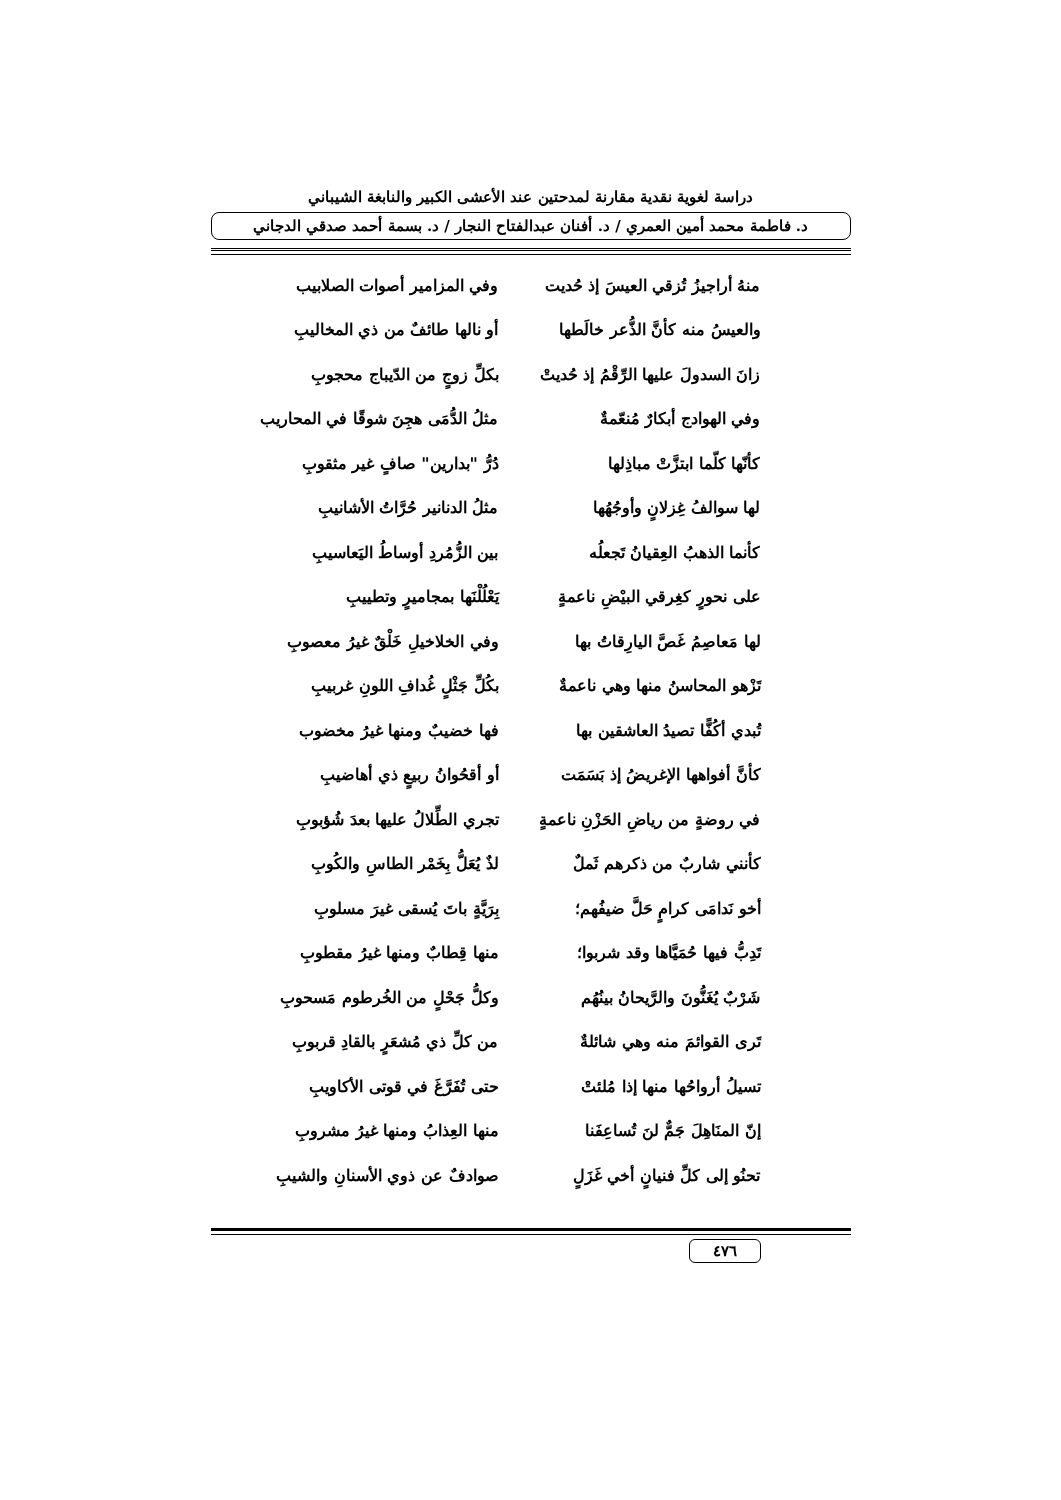دراسة لغوية نقدية مقارنة لمدحتين عند الأعشى الكبير والنابغة الشيباني
د. فاطمة محمد أمين العمري / د. أفنان عبدالفتاح النجار / د. بسمة أحمد صدقي الدجاني
| منهُ أراجيزُ تُزقي العيسَ إذ حُديت | وفي المزامير أصوات الصلابيب |
| والعيسُ منه كأنَّ الذُّعر خالَطها | أو نالها طائفٌ من ذي المخاليبِ |
| زانَ السدولَ عليها الرِّقْمُ إذ حُديتْ | بكلِّ زوجٍ من الدّيباج محجوبِ |
| وفي الهوادج أبكارٌ مُنعّمةٌ | مثلُ الدُّمَى هجِنَ شوقًا في المحاريب |
| كأنّها كلّما ابتزَّتْ مباذِلها | دُرُّ "بدارين" صافٍ غير مثقوبِ |
| لها سوالفُ غِزلانٍ وأوجُهُها | مثلُ الدنانير حُرَّاتُ الأشانيبِ |
| كأنما الذهبُ العِقيانُ تَجعلُه | بين الزُّمُردِ أوساطُ اليَعاسيبِ |
| على نحورٍ كغِرقي البيْضِ ناعمةٍ | يَعْلُلْنَها بمجاميرٍ وتطييبِ |
| لها مَعاصِمُ غَصَّ اليارِقاتُ بها | وفي الخلاخيلِ خَلْقٌ غيرُ معصوبِ |
| تَزْهو المحاسنُ منها وهي ناعمةٌ | بكُلِّ جَثْلٍ غُدافِ اللونِ غربيبِ |
| تُبدي أكُفًّا تصيدُ العاشقين بها | فها خضيبٌ ومنها غيرُ مخضوب |
| كأنَّ أفواهها الإغريضُ إذ بَسَمَت | أو أقحُوانُ ربيعٍ ذي أهاضيبِ |
| في روضةٍ من رياضِ الحَزْنِ ناعمةٍ | تجري الطِّلالُ عليها بعدَ شُؤبوبِ |
| كأنني شاربٌ من ذكرهم ثَملٌ | لذٌ يُعَلُّ بِخَمْر الطاسِ والكُوبِ |
| أخو نَدامَى كرامٍ حَلَّ ضيفُهم؛ | بِرَيَّةٍ باتَ يُسقى غيرَ مسلوبِ |
| تَدِبُّ فيها حُمَيَّاها وقد شربوا؛ | منها قِطابٌ ومنها غيرُ مقطوبِ |
| شَرْبٌ يُغَنُّونَ والرَّيحانُ بينُهُم | وكلُّ جَحْلٍ من الخُرطوم مَسحوبِ |
| تَرى القوائمَ منه وهي شائلةٌ | من كلِّ ذي مُشعَرٍ بالقادِ قربوبِ |
| تسيلُ أرواحُها منها إذا مُلئتْ | حتى تُفَرَّغَ في قوتى الأكاويبِ |
| إنّ المنَاهِلَ جَمٌّ لنَ تُساعِفَنا | منها العِذابُ ومنها غيرُ مشروبِ |
| تحنُو إلى كلِّ فنيانٍ أخي غَزَلٍ | صوادفٌ عن ذوي الأسنانِ والشيبِ |
٤٧٦